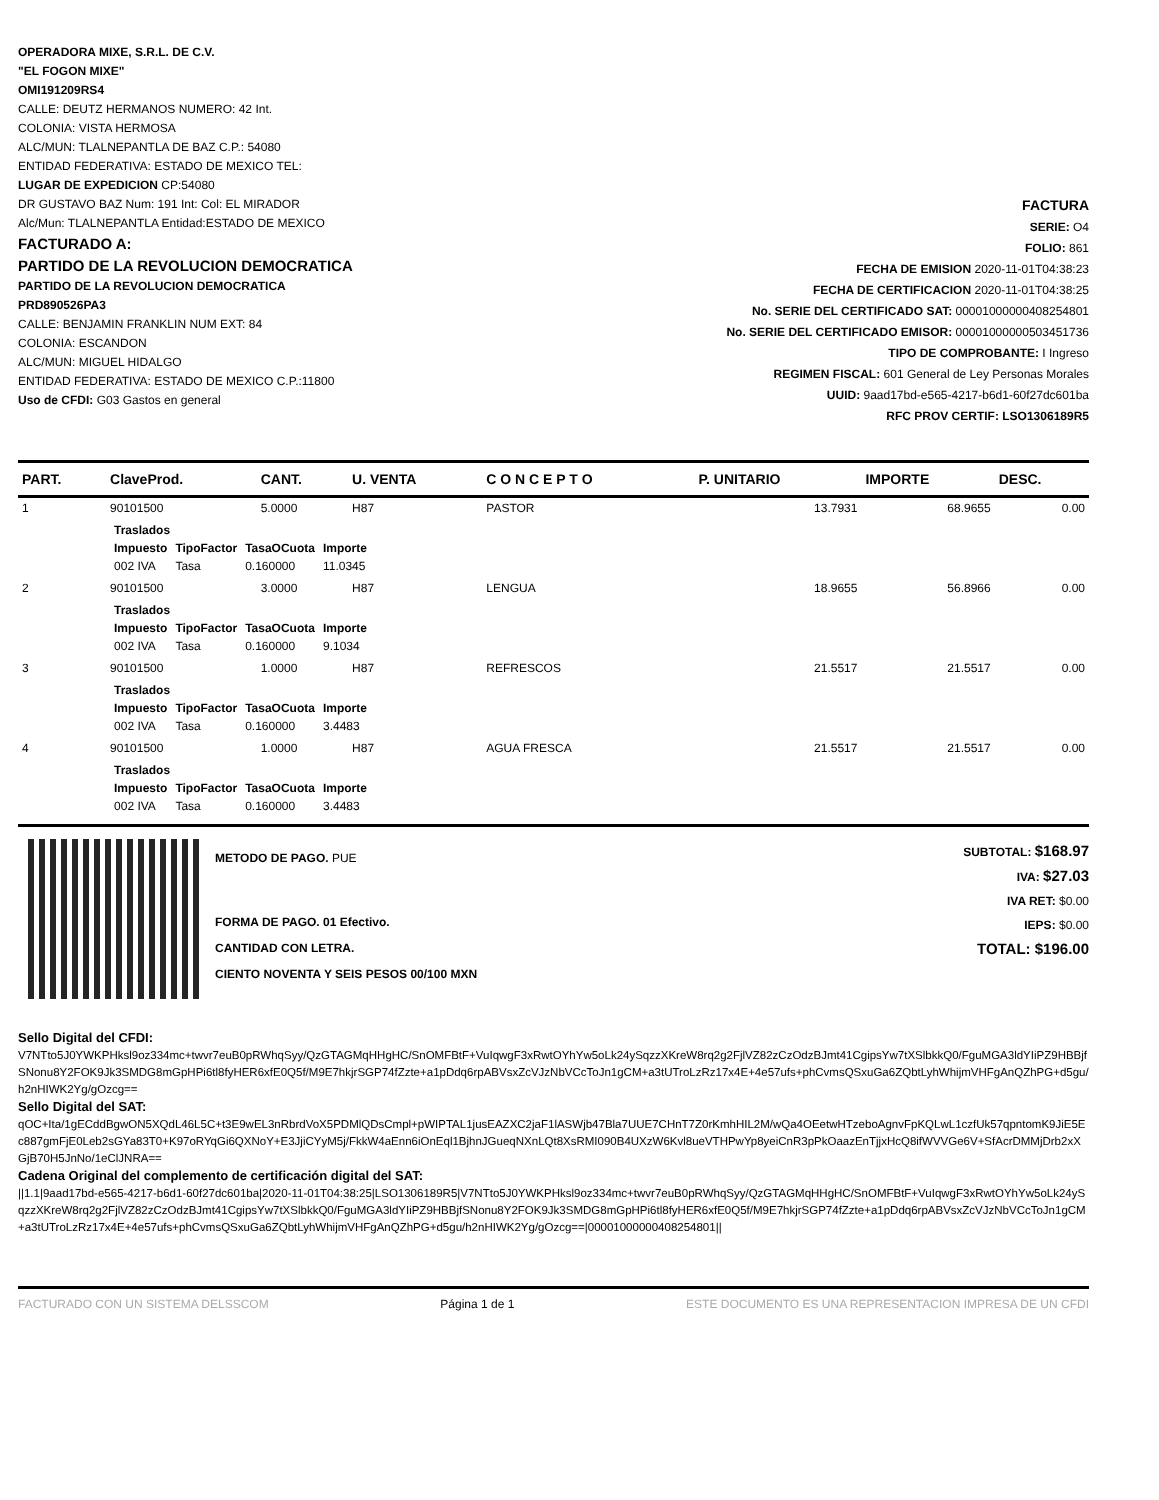OPERADORA MIXE, S.R.L. DE C.V.
"EL FOGON MIXE"
OMI191209RS4
CALLE: DEUTZ HERMANOS NUMERO: 42 Int.
COLONIA: VISTA HERMOSA
ALC/MUN: TLALNEPANTLA DE BAZ C.P.: 54080
ENTIDAD FEDERATIVA: ESTADO DE MEXICO TEL:
LUGAR DE EXPEDICION CP:54080
DR GUSTAVO BAZ Num: 191 Int: Col: EL MIRADOR
Alc/Mun: TLALNEPANTLA Entidad:ESTADO DE MEXICO
FACTURADO A:
PARTIDO DE LA REVOLUCION DEMOCRATICA
PARTIDO DE LA REVOLUCION DEMOCRATICA
PRD890526PA3
CALLE: BENJAMIN FRANKLIN NUM EXT: 84
COLONIA: ESCANDON
ALC/MUN: MIGUEL HIDALGO
ENTIDAD FEDERATIVA: ESTADO DE MEXICO C.P.:11800
Uso de CFDI: G03 Gastos en general
FACTURA
SERIE: O4
FOLIO: 861
FECHA DE EMISION 2020-11-01T04:38:23
FECHA DE CERTIFICACION 2020-11-01T04:38:25
No. SERIE DEL CERTIFICADO SAT: 00001000000408254801
No. SERIE DEL CERTIFICADO EMISOR: 00001000000503451736
TIPO DE COMPROBANTE: I Ingreso
REGIMEN FISCAL: 601 General de Ley Personas Morales
UUID: 9aad17bd-e565-4217-b6d1-60f27dc601ba
RFC PROV CERTIF: LSO1306189R5
| PART. | ClaveProd. | CANT. | U. VENTA | C O N C E P T O | P. UNITARIO | IMPORTE | DESC. |
| --- | --- | --- | --- | --- | --- | --- | --- |
| 1 | 90101500 | 5.0000 | H87 | PASTOR | 13.7931 | 68.9655 | 0.00 |
| | / Traslados / / / / / Impuesto / TipoFactor / TasaOCuota / Importe / / 002 IVA / Tasa / 0.160000 / 11.0345 / | | | | | | |
| 2 | 90101500 | 3.0000 | H87 | LENGUA | 18.9655 | 56.8966 | 0.00 |
| | / Traslados / / / / / Impuesto / TipoFactor / TasaOCuota / Importe / / 002 IVA / Tasa / 0.160000 / 9.1034 / | | | | | | |
| 3 | 90101500 | 1.0000 | H87 | REFRESCOS | 21.5517 | 21.5517 | 0.00 |
| | / Traslados / / / / / Impuesto / TipoFactor / TasaOCuota / Importe / / 002 IVA / Tasa / 0.160000 / 3.4483 / | | | | | | |
| 4 | 90101500 | 1.0000 | H87 | AGUA FRESCA | 21.5517 | 21.5517 | 0.00 |
| | / Traslados / / / / / Impuesto / TipoFactor / TasaOCuota / Importe / / 002 IVA / Tasa / 0.160000 / 3.4483 / | | | | | | |
METODO DE PAGO. PUE
FORMA DE PAGO. 01 Efectivo.
CANTIDAD CON LETRA.
CIENTO NOVENTA Y SEIS PESOS 00/100 MXN
SUBTOTAL: $168.97
IVA: $27.03
IVA RET: $0.00
IEPS: $0.00
TOTAL: $196.00
Sello Digital del CFDI:
V7NTto5J0YWKPHksl9oz334mc+twvr7euB0pRWhqSyy/QzGTAGMqHHgHC/SnOMFBtF+VuIqwgF3xRwtOYhYw5oLk24ySqzzXKreW8rq2g2FjlVZ82zCzOdzBJmt41CgipsYw7tXSlbkkQ0/FguMGA3ldYIiPZ9HBBjfSNonu8Y2FOK9Jk3SMDG8mGpHPi6tl8fyHER6xfE0Q5f/M9E7hkjrSGP74fZzte+a1pDdq6rpABVsxZcVJzNbVCcToJn1gCM+a3tUTroLzRz17x4E+4e57ufs+phCvmsQSxuGa6ZQbtLyhWhijmVHFgAnQZhPG+d5gu/h2nHIWK2Yg/gOzcg==
Sello Digital del SAT:
qOC+Ita/1gECddBgwON5XQdL46L5C+t3E9wEL3nRbrdVoX5PDMlQDsCmpl+pWIPTAL1jusEAZXC2jaF1lASWjb47Bla7UUE7CHnT7Z0rKmhHIL2M/wQa4OEetwHTzeboAgnvFpKQLwL1czfUk57qpntomK9JiE5Ec887gmFjE0Leb2sGYa83T0+K97oRYqGi6QXNoY+E3JjiCYyM5j/FkkW4aEnn6iOnEql1BjhnJGueqNXnLQt8XsRMI090B4UXzW6Kvl8ueVTHPwYp8yeiCnR3pPkOaazEnTjjxHcQ8ifWVVGe6V+SfAcrDMMjDrb2xXGjB70H5JnNo/1eClJNRA==
Cadena Original del complemento de certificación digital del SAT:
||1.1|9aad17bd-e565-4217-b6d1-60f27dc601ba|2020-11-01T04:38:25|LSO1306189R5|V7NTto5J0YWKPHksl9oz334mc+twvr7euB0pRWhqSyy/QzGTAGMqHHgHC/SnOMFBtF+VuIqwgF3xRwtOYhYw5oLk24ySqzzXKreW8rq2g2FjlVZ82zCzOdzBJmt41CgipsYw7tXSlbkkQ0/FguMGA3ldYIiPZ9HBBjfSNonu8Y2FOK9Jk3SMDG8mGpHPi6tl8fyHER6xfE0Q5f/M9E7hkjrSGP74fZzte+a1pDdq6rpABVsxZcVJzNbVCcToJn1gCM+a3tUTroLzRz17x4E+4e57ufs+phCvmsQSxuGa6ZQbtLyhWhijmVHFgAnQZhPG+d5gu/h2nHIWK2Yg/gOzcg==|00001000000408254801||
FACTURADO CON UN SISTEMA DELSSCOM Página 1 de 1 ESTE DOCUMENTO ES UNA REPRESENTACION IMPRESA DE UN CFDI